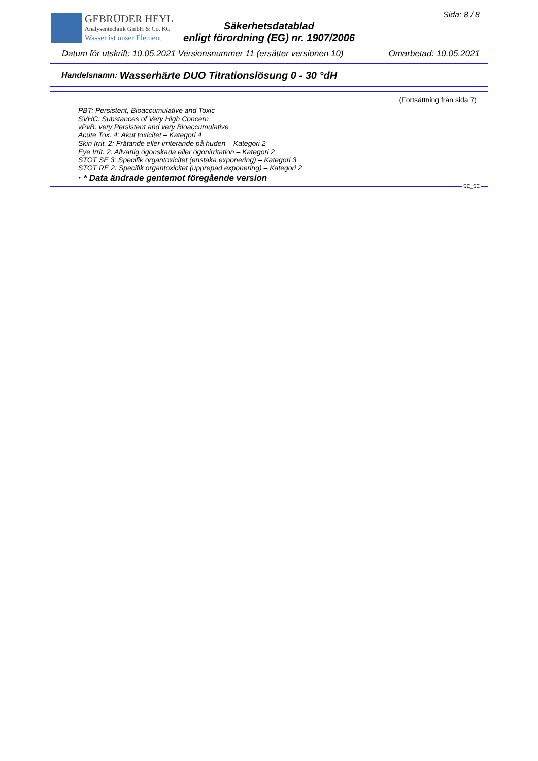GEBRÜDER HEYL
Analysentechnik GmbH & Co. KG
Wasser ist unser Element
Säkerhetsdatablad
enligt förordning (EG) nr. 1907/2006
Sida: 8 / 8
Datum för utskrift: 10.05.2021 Versionsnummer 11 (ersätter versionen 10) Omarbetad: 10.05.2021
Handelsnamn: Wasserhärte DUO Titrationslösung 0 - 30 °dH
(Fortsättning från sida 7)
PBT: Persistent, Bioaccumulative and Toxic
SVHC: Substances of Very High Concern
vPvB: very Persistent and very Bioaccumulative
Acute Tox. 4: Akut toxicitet – Kategori 4
Skin Irrit. 2: Frätande eller irriterande på huden – Kategori 2
Eye Irrit. 2: Allvarlig ögonskada eller ögonirritation – Kategori 2
STOT SE 3: Specifik organtoxicitet (enstaka exponering) – Kategori 3
STOT RE 2: Specifik organtoxicitet (upprepad exponering) – Kategori 2
· * Data ändrade gentemot föregående version
SE_SE